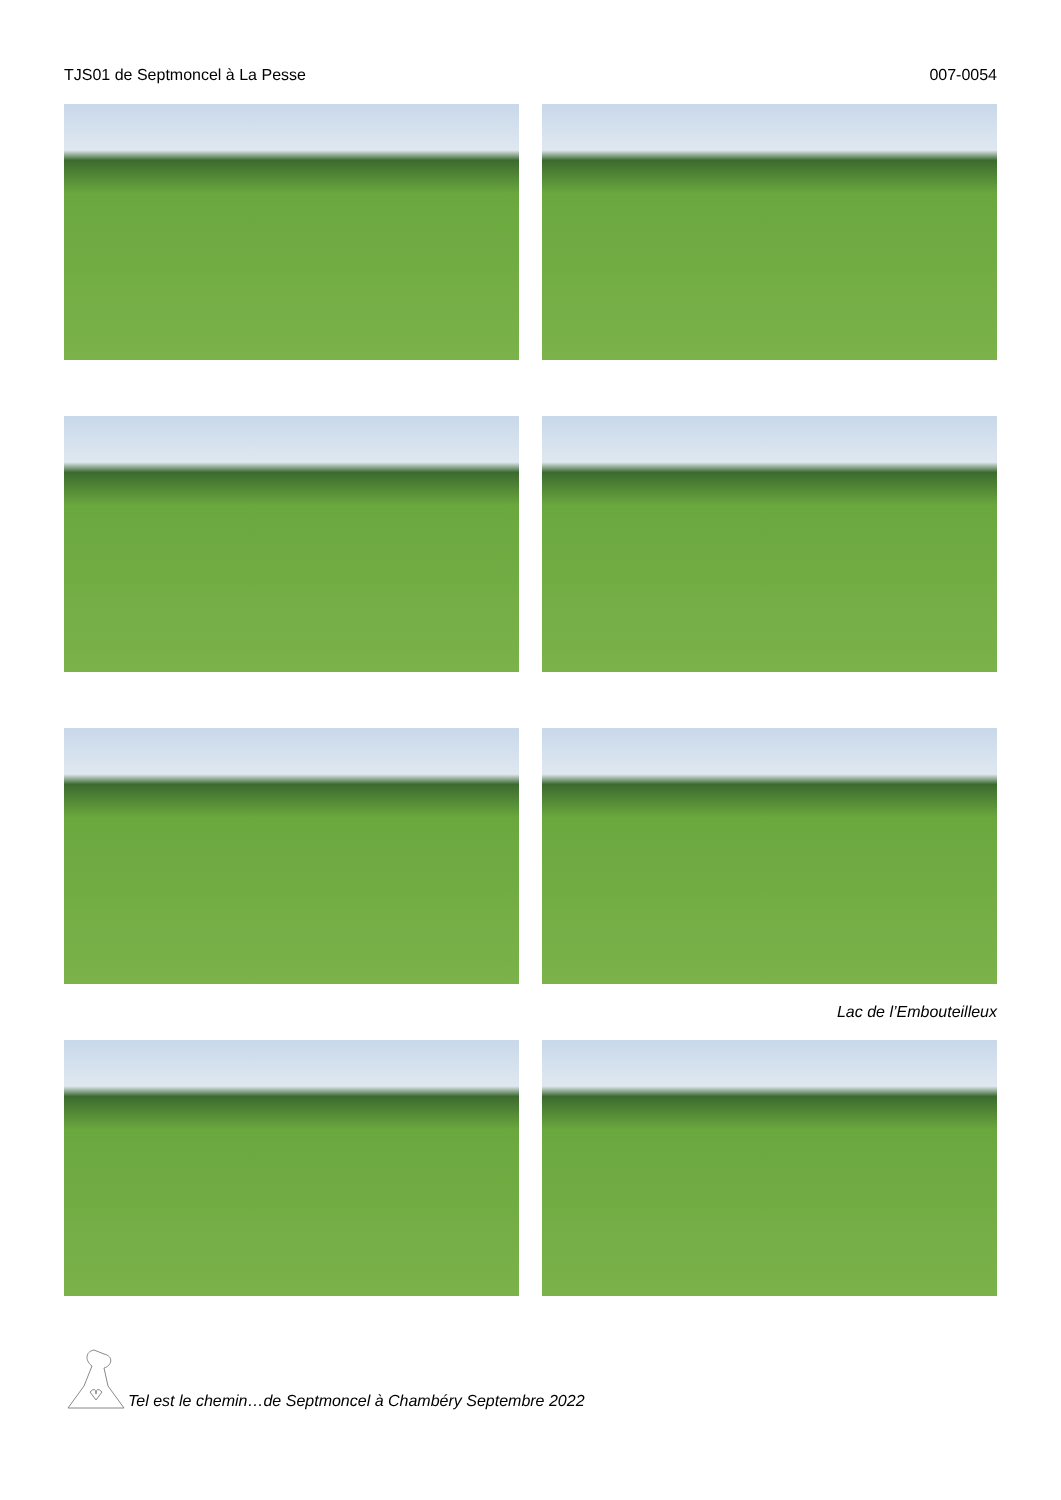TJS01 de Septmoncel à La Pesse 007-0054
Lac de l’Embouteilleux
Tel est le chemin…de Septmoncel à Chambéry Septembre 2022